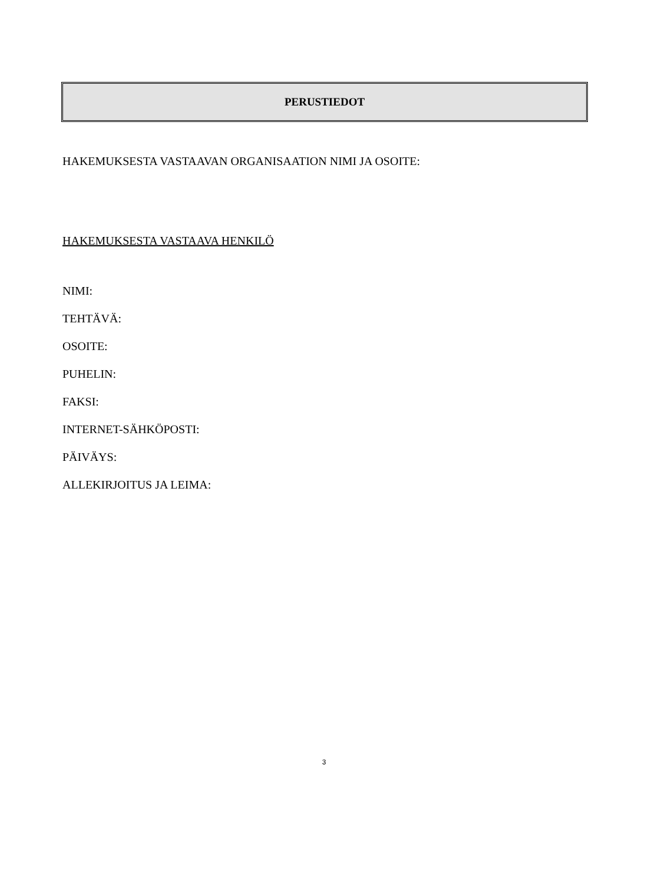PERUSTIEDOT
HAKEMUKSESTA VASTAAVAN ORGANISAATION NIMI JA OSOITE:
HAKEMUKSESTA VASTAAVA HENKILÖ
NIMI:
TEHTÄVÄ:
OSOITE:
PUHELIN:
FAKSI:
INTERNET-SÄHKÖPOSTI:
PÄIVÄYS:
ALLEKIRJOITUS JA LEIMA:
3